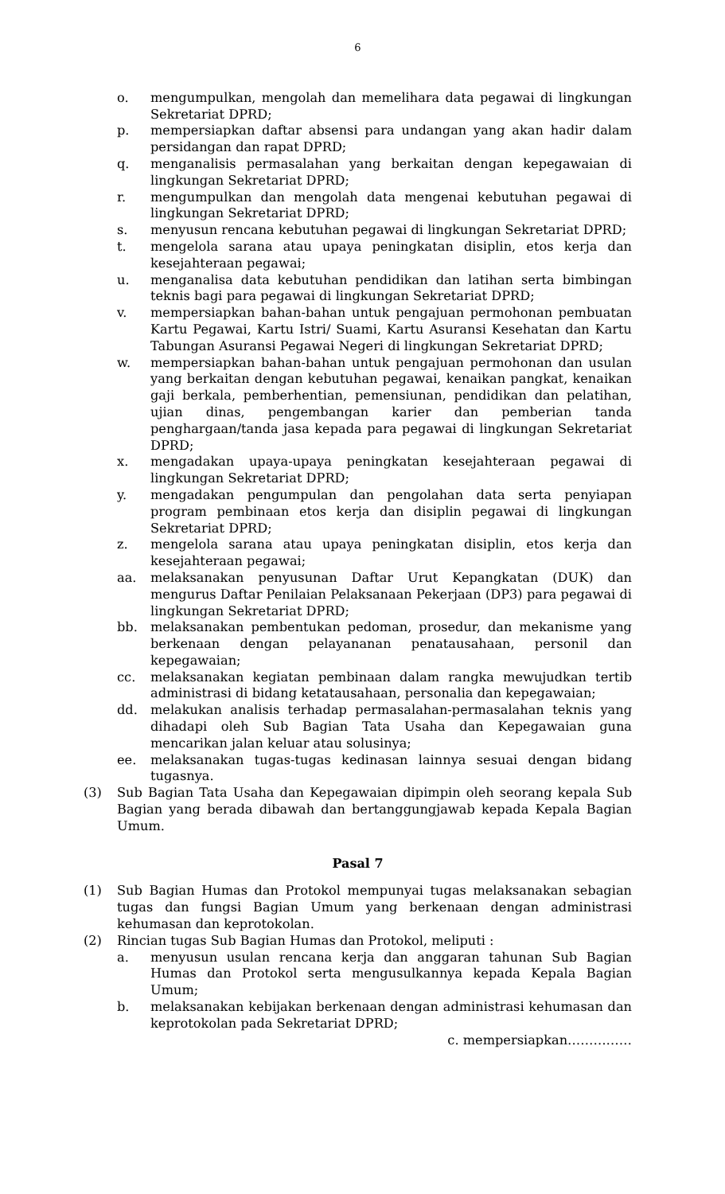6
o. mengumpulkan, mengolah dan memelihara data pegawai di lingkungan Sekretariat DPRD;
p. mempersiapkan daftar absensi para undangan yang akan hadir dalam persidangan dan rapat DPRD;
q. menganalisis permasalahan yang berkaitan dengan kepegawaian di lingkungan Sekretariat DPRD;
r. mengumpulkan dan mengolah data mengenai kebutuhan pegawai di lingkungan Sekretariat DPRD;
s. menyusun rencana kebutuhan pegawai di lingkungan Sekretariat DPRD;
t. mengelola sarana atau upaya peningkatan disiplin, etos kerja dan kesejahteraan pegawai;
u. menganalisa data kebutuhan pendidikan dan latihan serta bimbingan teknis bagi para pegawai di lingkungan Sekretariat DPRD;
v. mempersiapkan bahan-bahan untuk pengajuan permohonan pembuatan Kartu Pegawai, Kartu Istri/ Suami, Kartu Asuransi Kesehatan dan Kartu Tabungan Asuransi Pegawai Negeri di lingkungan Sekretariat DPRD;
w. mempersiapkan bahan-bahan untuk pengajuan permohonan dan usulan yang berkaitan dengan kebutuhan pegawai, kenaikan pangkat, kenaikan gaji berkala, pemberhentian, pemensiunan, pendidikan dan pelatihan, ujian dinas, pengembangan karier dan pemberian tanda penghargaan/tanda jasa kepada para pegawai di lingkungan Sekretariat DPRD;
x. mengadakan upaya-upaya peningkatan kesejahteraan pegawai di lingkungan Sekretariat DPRD;
y. mengadakan pengumpulan dan pengolahan data serta penyiapan program pembinaan etos kerja dan disiplin pegawai di lingkungan Sekretariat DPRD;
z. mengelola sarana atau upaya peningkatan disiplin, etos kerja dan kesejahteraan pegawai;
aa. melaksanakan penyusunan Daftar Urut Kepangkatan (DUK) dan mengurus Daftar Penilaian Pelaksanaan Pekerjaan (DP3) para pegawai di lingkungan Sekretariat DPRD;
bb. melaksanakan pembentukan pedoman, prosedur, dan mekanisme yang berkenaan dengan pelayananan penatausahaan, personil dan kepegawaian;
cc. melaksanakan kegiatan pembinaan dalam rangka mewujudkan tertib administrasi di bidang ketatausahaan, personalia dan kepegawaian;
dd. melakukan analisis terhadap permasalahan-permasalahan teknis yang dihadapi oleh Sub Bagian Tata Usaha dan Kepegawaian guna mencarikan jalan keluar atau solusinya;
ee. melaksanakan tugas-tugas kedinasan lainnya sesuai dengan bidang tugasnya.
(3) Sub Bagian Tata Usaha dan Kepegawaian dipimpin oleh seorang kepala Sub Bagian yang berada dibawah dan bertanggungjawab kepada Kepala Bagian Umum.
Pasal 7
(1) Sub Bagian Humas dan Protokol mempunyai tugas melaksanakan sebagian tugas dan fungsi Bagian Umum yang berkenaan dengan administrasi kehumasan dan keprotokolan.
(2) Rincian tugas Sub Bagian Humas dan Protokol, meliputi :
a. menyusun usulan rencana kerja dan anggaran tahunan Sub Bagian Humas dan Protokol serta mengusulkannya kepada Kepala Bagian Umum;
b. melaksanakan kebijakan berkenaan dengan administrasi kehumasan dan keprotokolan pada Sekretariat DPRD;
c. mempersiapkan……………